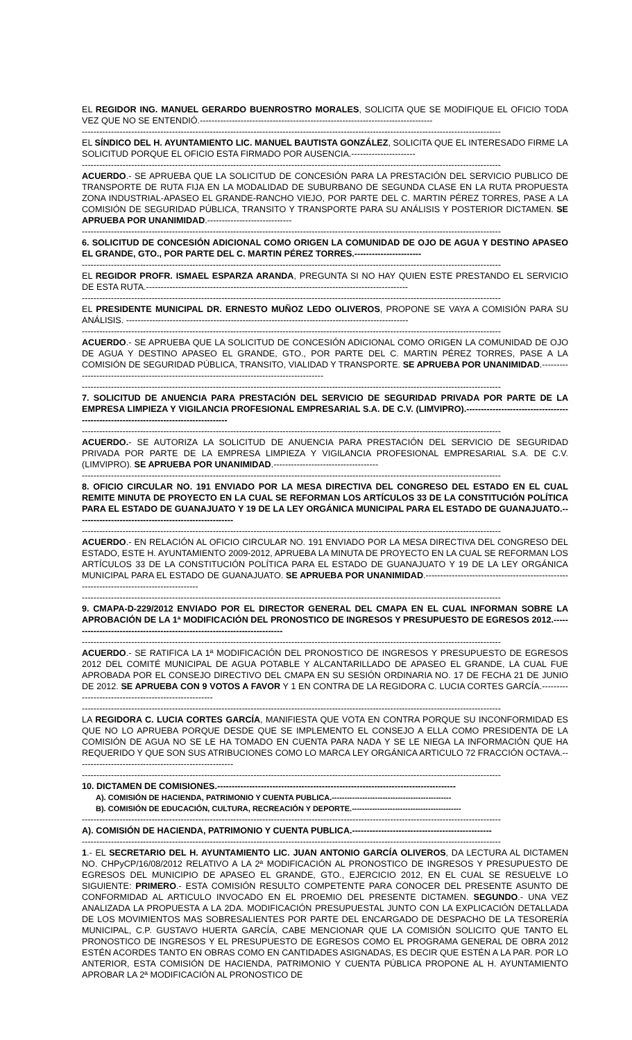EL REGIDOR ING. MANUEL GERARDO BUENROSTRO MORALES, SOLICITA QUE SE MODIFIQUE EL OFICIO TODA VEZ QUE NO SE ENTENDIÓ.--------------------------------------------------------------------------------
------------------------------------------------------------------------------------------------------------------------------------------------
EL SÍNDICO DEL H. AYUNTAMIENTO LIC. MANUEL BAUTISTA GONZÁLEZ, SOLICITA QUE EL INTERESADO FIRME LA SOLICITUD PORQUE EL OFICIO ESTA FIRMADO POR AUSENCIA.----------------------
------------------------------------------------------------------------------------------------------------------------------------------------
ACUERDO.- SE APRUEBA QUE LA SOLICITUD DE CONCESIÓN PARA LA PRESTACIÓN DEL SERVICIO PUBLICO DE TRANSPORTE DE RUTA FIJA EN LA MODALIDAD DE SUBURBANO DE SEGUNDA CLASE EN LA RUTA PROPUESTA ZONA INDUSTRIAL-APASEO EL GRANDE-RANCHO VIEJO, POR PARTE DEL C. MARTIN PÉREZ TORRES, PASE A LA COMISIÓN DE SEGURIDAD PÚBLICA, TRANSITO Y TRANSPORTE PARA SU ANÁLISIS Y POSTERIOR DICTAMEN. SE APRUEBA POR UNANIMIDAD.-----------------------------
------------------------------------------------------------------------------------------------------------------------------------------------
6. SOLICITUD DE CONCESIÓN ADICIONAL COMO ORIGEN LA COMUNIDAD DE OJO DE AGUA Y DESTINO APASEO EL GRANDE, GTO., POR PARTE DEL C. MARTIN PÉREZ TORRES.-----------------------
------------------------------------------------------------------------------------------------------------------------------------------------
EL REGIDOR PROFR. ISMAEL ESPARZA ARANDA, PREGUNTA SI NO HAY QUIEN ESTE PRESTANDO EL SERVICIO DE ESTA RUTA.------------------------------------------------------------------------------------------
------------------------------------------------------------------------------------------------------------------------------------------------
EL PRESIDENTE MUNICIPAL DR. ERNESTO MUÑOZ LEDO OLIVEROS, PROPONE SE VAYA A COMISIÓN PARA SU ANÁLISIS. -------------------------------------------------------------------------------------------------
------------------------------------------------------------------------------------------------------------------------------------------------
ACUERDO.- SE APRUEBA QUE LA SOLICITUD DE CONCESIÓN ADICIONAL COMO ORIGEN LA COMUNIDAD DE OJO DE AGUA Y DESTINO APASEO EL GRANDE, GTO., POR PARTE DEL C. MARTIN PÉREZ TORRES, PASE A LA COMISIÓN DE SEGURIDAD PÚBLICA, TRANSITO, VIALIDAD Y TRANSPORTE. SE APRUEBA POR UNANIMIDAD.--------------------------------------------------------------------------------------------
------------------------------------------------------------------------------------------------------------------------------------------------
7. SOLICITUD DE ANUENCIA PARA PRESTACIÓN DEL SERVICIO DE SEGURIDAD PRIVADA POR PARTE DE LA EMPRESA LIMPIEZA Y VIGILANCIA PROFESIONAL EMPRESARIAL S.A. DE C.V. (LIMVIPRO).-------------------------------------------------------------------------------------
------------------------------------------------------------------------------------------------------------------------------------------------
ACUERDO.- SE AUTORIZA LA SOLICITUD DE ANUENCIA PARA PRESTACIÓN DEL SERVICIO DE SEGURIDAD PRIVADA POR PARTE DE LA EMPRESA LIMPIEZA Y VIGILANCIA PROFESIONAL EMPRESARIAL S.A. DE C.V. (LIMVIPRO). SE APRUEBA POR UNANIMIDAD.------------------------------------
------------------------------------------------------------------------------------------------------------------------------------------------
8. OFICIO CIRCULAR NO. 191 ENVIADO POR LA MESA DIRECTIVA DEL CONGRESO DEL ESTADO EN EL CUAL REMITE MINUTA DE PROYECTO EN LA CUAL SE REFORMAN LOS ARTÍCULOS 33 DE LA CONSTITUCIÓN POLÍTICA PARA EL ESTADO DE GUANAJUATO Y 19 DE LA LEY ORGÁNICA MUNICIPAL PARA EL ESTADO DE GUANAJUATO.------------------------------------------------------
------------------------------------------------------------------------------------------------------------------------------------------------
ACUERDO.- EN RELACIÓN AL OFICIO CIRCULAR NO. 191 ENVIADO POR LA MESA DIRECTIVA DEL CONGRESO DEL ESTADO, ESTE H. AYUNTAMIENTO 2009-2012, APRUEBA LA MINUTA DE PROYECTO EN LA CUAL SE REFORMAN LOS ARTÍCULOS 33 DE LA CONSTITUCIÓN POLÍTICA PARA EL ESTADO DE GUANAJUATO Y 19 DE LA LEY ORGÁNICA MUNICIPAL PARA EL ESTADO DE GUANAJUATO. SE APRUEBA POR UNANIMIDAD.-----------------------------------------------------------------------------------------
------------------------------------------------------------------------------------------------------------------------------------------------
9. CMAPA-D-229/2012 ENVIADO POR EL DIRECTOR GENERAL DEL CMAPA EN EL CUAL INFORMAN SOBRE LA APROBACIÓN DE LA 1ª MODIFICACIÓN DEL PRONOSTICO DE INGRESOS Y PRESUPUESTO DE EGRESOS 2012.--------------------------------------------------------------------------
------------------------------------------------------------------------------------------------------------------------------------------------
ACUERDO.- SE RATIFICA LA 1ª MODIFICACIÓN DEL PRONOSTICO DE INGRESOS Y PRESUPUESTO DE EGRESOS 2012 DEL COMITÉ MUNICIPAL DE AGUA POTABLE Y ALCANTARILLADO DE APASEO EL GRANDE, LA CUAL FUE APROBADA POR EL CONSEJO DIRECTIVO DEL CMAPA EN SU SESIÓN ORDINARIA NO. 17 DE FECHA 21 DE JUNIO DE 2012. SE APRUEBA CON 9 VOTOS A FAVOR Y 1 EN CONTRA DE LA REGIDORA C. LUCIA CORTES GARCÍA.------------------------------------------------------
------------------------------------------------------------------------------------------------------------------------------------------------
LA REGIDORA C. LUCIA CORTES GARCÍA, MANIFIESTA QUE VOTA EN CONTRA PORQUE SU INCONFORMIDAD ES QUE NO LO APRUEBA PORQUE DESDE QUE SE IMPLEMENTO EL CONSEJO A ELLA COMO PRESIDENTA DE LA COMISIÓN DE AGUA NO SE LE HA TOMADO EN CUENTA PARA NADA Y SE LE NIEGA LA INFORMACIÓN QUE HA REQUERIDO Y QUE SON SUS ATRIBUCIONES COMO LO MARCA LEY ORGÁNICA ARTICULO 72 FRACCIÓN OCTAVA.------------------------------------------------------
------------------------------------------------------------------------------------------------------------------------------------------------
10. DICTAMEN DE COMISIONES.----------------------------------------------------------------------------------
A). COMISIÓN DE HACIENDA, PATRIMONIO Y CUENTA PUBLICA.-----------------------------------------------
B). COMISIÓN DE EDUCACIÓN, CULTURA, RECREACIÓN Y DEPORTE.-------------------------------------------
------------------------------------------------------------------------------------------------------------------------------------------------
A). COMISIÓN DE HACIENDA, PATRIMONIO Y CUENTA PUBLICA.------------------------------------------------
------------------------------------------------------------------------------------------------------------------------------------------------
1.- EL SECRETARIO DEL H. AYUNTAMIENTO LIC. JUAN ANTONIO GARCÍA OLIVEROS, DA LECTURA AL DICTAMEN NO. CHPyCP/16/08/2012 RELATIVO A LA 2ª MODIFICACIÓN AL PRONOSTICO DE INGRESOS Y PRESUPUESTO DE EGRESOS DEL MUNICIPIO DE APASEO EL GRANDE, GTO., EJERCICIO 2012, EN EL CUAL SE RESUELVE LO SIGUIENTE: PRIMERO.- ESTA COMISIÓN RESULTO COMPETENTE PARA CONOCER DEL PRESENTE ASUNTO DE CONFORMIDAD AL ARTICULO INVOCADO EN EL PROEMIO DEL PRESENTE DICTAMEN. SEGUNDO.- UNA VEZ ANALIZADA LA PROPUESTA A LA 2DA. MODIFICACIÓN PRESUPUESTAL JUNTO CON LA EXPLICACIÓN DETALLADA DE LOS MOVIMIENTOS MAS SOBRESALIENTES POR PARTE DEL ENCARGADO DE DESPACHO DE LA TESORERÍA MUNICIPAL, C.P. GUSTAVO HUERTA GARCÍA, CABE MENCIONAR QUE LA COMISIÓN SOLICITO QUE TANTO EL PRONOSTICO DE INGRESOS Y EL PRESUPUESTO DE EGRESOS COMO EL PROGRAMA GENERAL DE OBRA 2012 ESTÉN ACORDES TANTO EN OBRAS COMO EN CANTIDADES ASIGNADAS, ES DECIR QUE ESTÉN A LA PAR. POR LO ANTERIOR, ESTA COMISIÓN DE HACIENDA, PATRIMONIO Y CUENTA PÚBLICA PROPONE AL H. AYUNTAMIENTO APROBAR LA 2ª MODIFICACIÓN AL PRONOSTICO DE